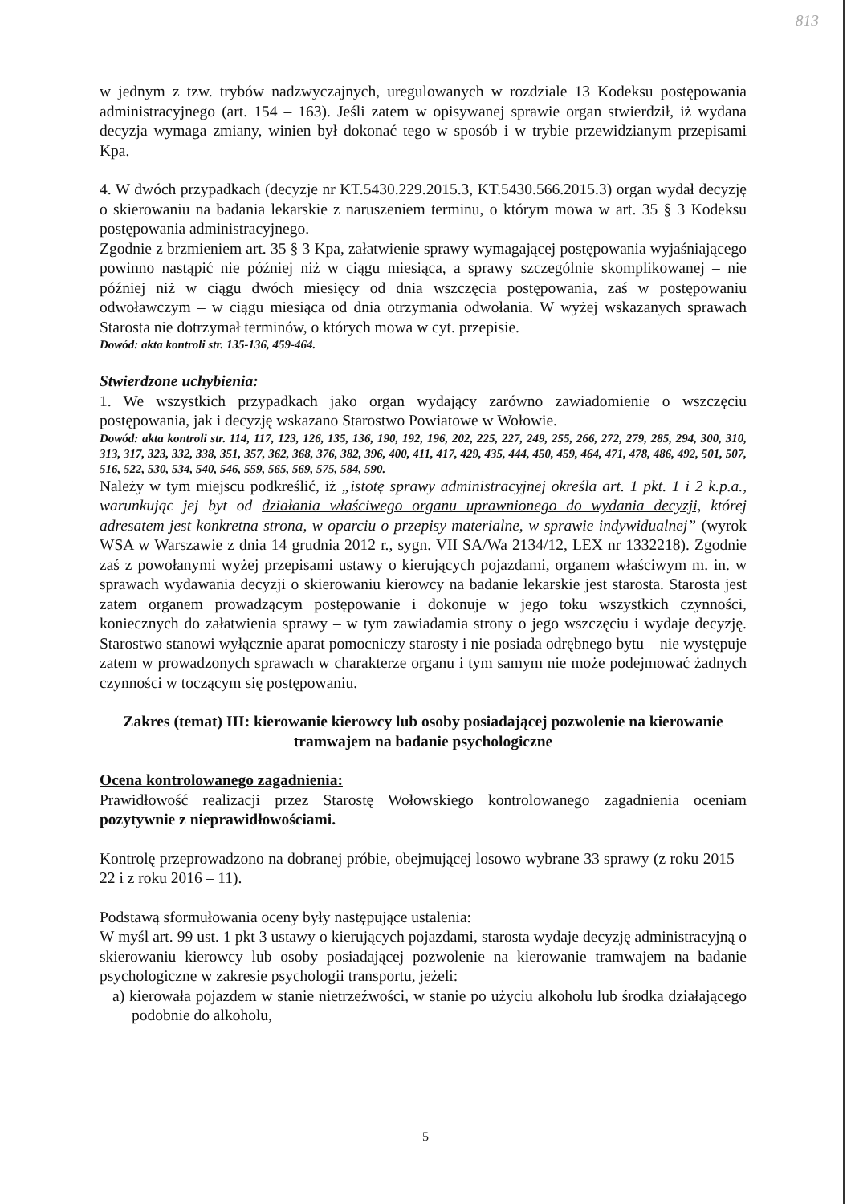813
w jednym z tzw. trybów nadzwyczajnych, uregulowanych w rozdziale 13 Kodeksu postępowania administracyjnego (art. 154 – 163). Jeśli zatem w opisywanej sprawie organ stwierdził, iż wydana decyzja wymaga zmiany, winien był dokonać tego w sposób i w trybie przewidzianym przepisami Kpa.
4. W dwóch przypadkach (decyzje nr KT.5430.229.2015.3, KT.5430.566.2015.3) organ wydał decyzję o skierowaniu na badania lekarskie z naruszeniem terminu, o którym mowa w art. 35 § 3 Kodeksu postępowania administracyjnego.
Zgodnie z brzmieniem art. 35 § 3 Kpa, załatwienie sprawy wymagającej postępowania wyjaśniającego powinno nastąpić nie później niż w ciągu miesiąca, a sprawy szczególnie skomplikowanej – nie później niż w ciągu dwóch miesięcy od dnia wszczęcia postępowania, zaś w postępowaniu odwoławczym – w ciągu miesiąca od dnia otrzymania odwołania. W wyżej wskazanych sprawach Starosta nie dotrzymał terminów, o których mowa w cyt. przepisie.
Dowód: akta kontroli str. 135-136, 459-464.
Stwierdzone uchybienia:
1. We wszystkich przypadkach jako organ wydający zarówno zawiadomienie o wszczęciu postępowania, jak i decyzję wskazano Starostwo Powiatowe w Wołowie.
Dowód: akta kontroli str. 114, 117, 123, 126, 135, 136, 190, 192, 196, 202, 225, 227, 249, 255, 266, 272, 279, 285, 294, 300, 310, 313, 317, 323, 332, 338, 351, 357, 362, 368, 376, 382, 396, 400, 411, 417, 429, 435, 444, 450, 459, 464, 471, 478, 486, 492, 501, 507, 516, 522, 530, 534, 540, 546, 559, 565, 569, 575, 584, 590.
Należy w tym miejscu podkreślić, iż „istotę sprawy administracyjnej określa art. 1 pkt. 1 i 2 k.p.a., warunkując jej byt od działania właściwego organu uprawnionego do wydania decyzji, której adresatem jest konkretna strona, w oparciu o przepisy materialne, w sprawie indywidualnej” (wyrok WSA w Warszawie z dnia 14 grudnia 2012 r., sygn. VII SA/Wa 2134/12, LEX nr 1332218). Zgodnie zaś z powołanymi wyżej przepisami ustawy o kierujących pojazdami, organem właściwym m. in. w sprawach wydawania decyzji o skierowaniu kierowcy na badanie lekarskie jest starosta. Starosta jest zatem organem prowadzącym postępowanie i dokonuje w jego toku wszystkich czynności, koniecznych do załatwienia sprawy – w tym zawiadamia strony o jego wszczęciu i wydaje decyzję. Starostwo stanowi wyłącznie aparat pomocniczy starosty i nie posiada odrębnego bytu – nie występuje zatem w prowadzonych sprawach w charakterze organu i tym samym nie może podejmować żadnych czynności w toczącym się postępowaniu.
Zakres (temat) III: kierowanie kierowcy lub osoby posiadającej pozwolenie na kierowanie tramwajem na badanie psychologiczne
Ocena kontrolowanego zagadnienia:
Prawidłowość realizacji przez Starostę Wołowskiego kontrolowanego zagadnienia oceniam pozytywnie z nieprawidłowościami.
Kontrolę przeprowadzono na dobranej próbie, obejmującej losowo wybrane 33 sprawy (z roku 2015 – 22 i z roku 2016 – 11).
Podstawą sformułowania oceny były następujące ustalenia:
W myśl art. 99 ust. 1 pkt 3 ustawy o kierujących pojazdami, starosta wydaje decyzję administracyjną o skierowaniu kierowcy lub osoby posiadającej pozwolenie na kierowanie tramwajem na badanie psychologiczne w zakresie psychologii transportu, jeżeli:
a) kierowała pojazdem w stanie nietrzeźwości, w stanie po użyciu alkoholu lub środka działającego podobnie do alkoholu,
5